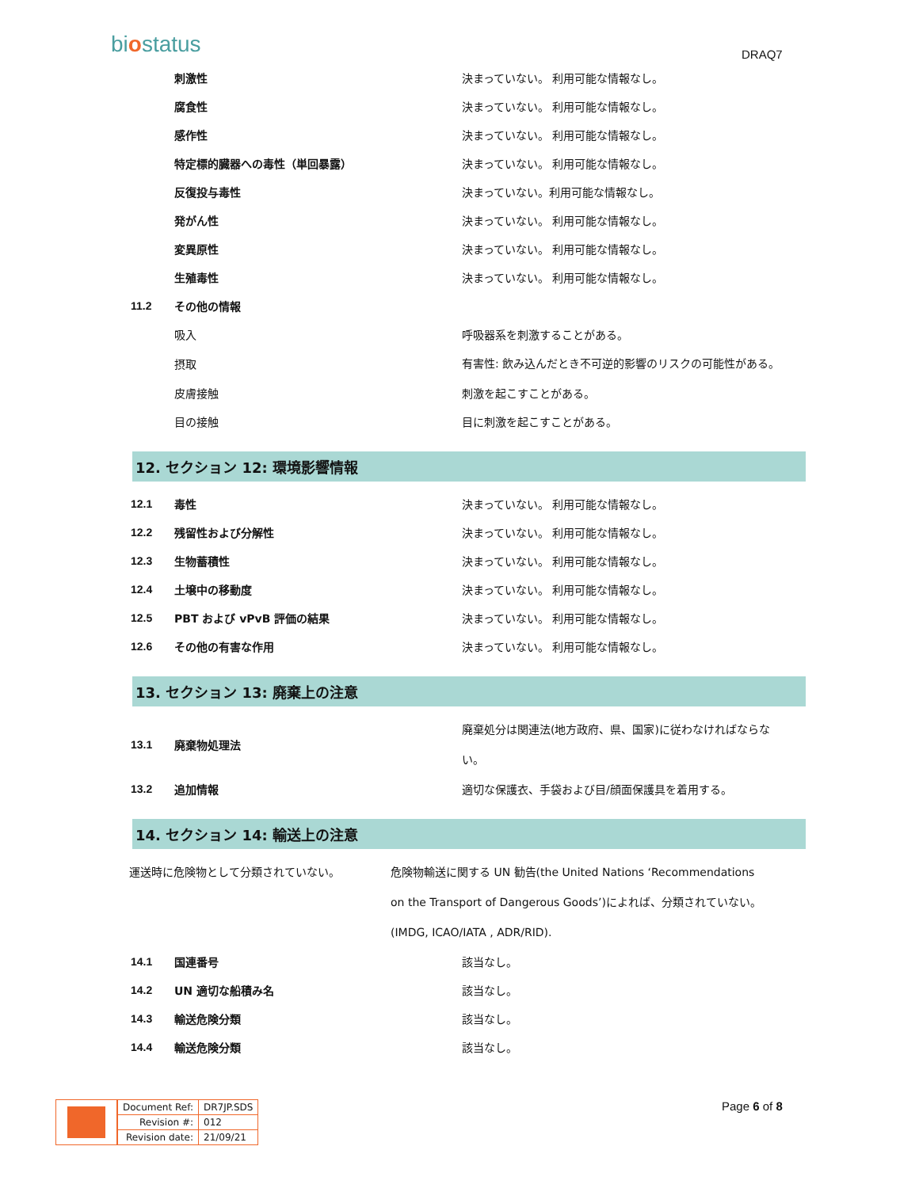biostatus DRAQ7
| | 刺激性 | 決まっていない。 利用可能な情報なし。 |
| | 腐食性 | 決まっていない。 利用可能な情報なし。 |
| | 感作性 | 決まっていない。 利用可能な情報なし。 |
| | 特定標的臓器への毒性（単回暴露） | 決まっていない。 利用可能な情報なし。 |
| | 反復投与毒性 | 決まっていない。利用可能な情報なし。 |
| | 発がん性 | 決まっていない。 利用可能な情報なし。 |
| | 変異原性 | 決まっていない。 利用可能な情報なし。 |
| | 生殖毒性 | 決まっていない。 利用可能な情報なし。 |
| 11.2 | その他の情報 | |
| | 吸入 | 呼吸器系を刺激することがある。 |
| | 摂取 | 有害性: 飲み込んだとき不可逆的影響のリスクの可能性がある。 |
| | 皮膚接触 | 刺激を起こすことがある。 |
| | 目の接触 | 目に刺激を起こすことがある。 |
12. セクション 12: 環境影響情報
| 12.1 | 毒性 | 決まっていない。 利用可能な情報なし。 |
| 12.2 | 残留性および分解性 | 決まっていない。 利用可能な情報なし。 |
| 12.3 | 生物蓄積性 | 決まっていない。 利用可能な情報なし。 |
| 12.4 | 土壌中の移動度 | 決まっていない。 利用可能な情報なし。 |
| 12.5 | PBT および vPvB 評価の結果 | 決まっていない。 利用可能な情報なし。 |
| 12.6 | その他の有害な作用 | 決まっていない。 利用可能な情報なし。 |
13. セクション 13: 廃棄上の注意
| 13.1 | 廃棄物処理法 | 廃棄処分は関連法(地方政府、県、国家)に従わなければならない。 |
| 13.2 | 追加情報 | 適切な保護衣、手袋および目/顔面保護具を着用する。 |
14. セクション 14: 輸送上の注意
運送時に危険物として分類されていない。 危険物輸送に関する UN 勧告(the United Nations ‘Recommendations on the Transport of Dangerous Goods’)によれば、分類されていない。 (IMDG, ICAO/IATA , ADR/RID).
| 14.1 | 国連番号 | 該当なし。 |
| 14.2 | UN 適切な船積み名 | 該当なし。 |
| 14.3 | 輸送危険分類 | 該当なし。 |
| 14.4 | 輸送危険分類 | 該当なし。 |
| Document Ref: | DR7JP.SDS |
| Revision #: | 012 |
| Revision date: | 21/09/21 |
Page 6 of 8